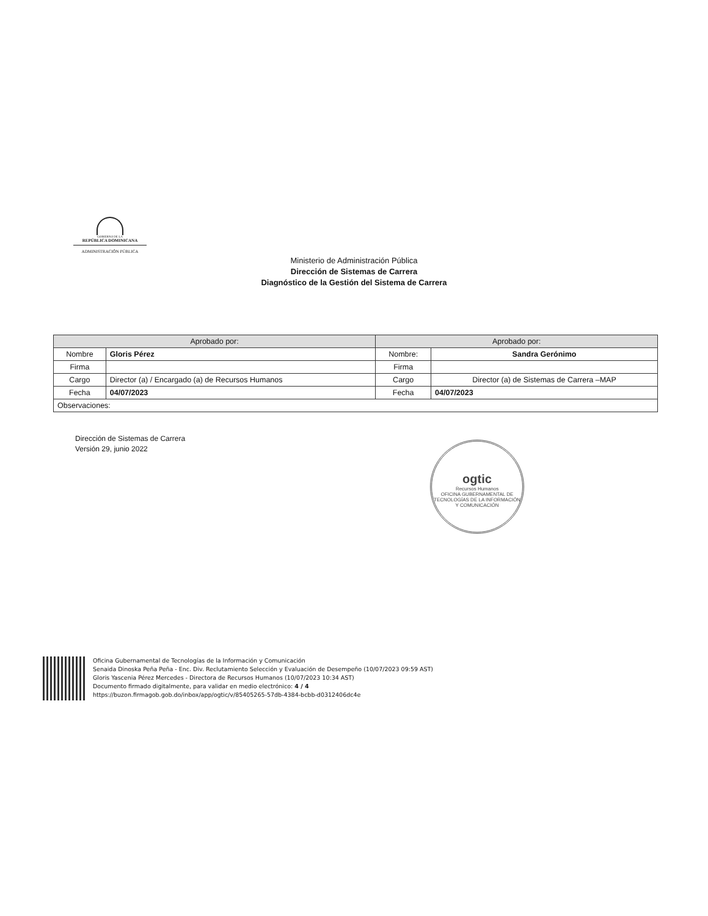GOBIERNO DE LA
REPÚBLICA DOMINICANA
ADMINISTRACIÓN PÚBLICA
Ministerio de Administración Pública
Dirección de Sistemas de Carrera
Diagnóstico de la Gestión del Sistema de Carrera
| Aprobado por: | | Aprobado por: | |
| --- | --- | --- | --- |
| Nombre | Gloris Pérez | Nombre: | Sandra Gerónimo |
| Firma | | Firma | |
| Cargo | Director (a) / Encargado (a) de Recursos Humanos | Cargo | Director (a) de Sistemas de Carrera –MAP |
| Fecha | 04/07/2023 | Fecha | 04/07/2023 |
| Observaciones: | | | |
Dirección de Sistemas de Carrera
Versión 29, junio 2022
ogtic
Recursos Humanos
OFICINA GUBERNAMENTAL DE TECNOLOGÍAS DE LA INFORMACIÓN Y COMUNICACIÓN
Oficina Gubernamental de Tecnologías de la Información y Comunicación
Senaida Dinoska Peña Peña - Enc. Div. Reclutamiento Selección y Evaluación de Desempeño (10/07/2023 09:59 AST)
Gloris Yascenia Pérez Mercedes - Directora de Recursos Humanos (10/07/2023 10:34 AST)
Documento firmado digitalmente, para validar en medio electrónico: 4 / 4
https://buzon.firmagob.gob.do/inbox/app/ogtic/v/85405265-57db-4384-bcbb-d0312406dc4e